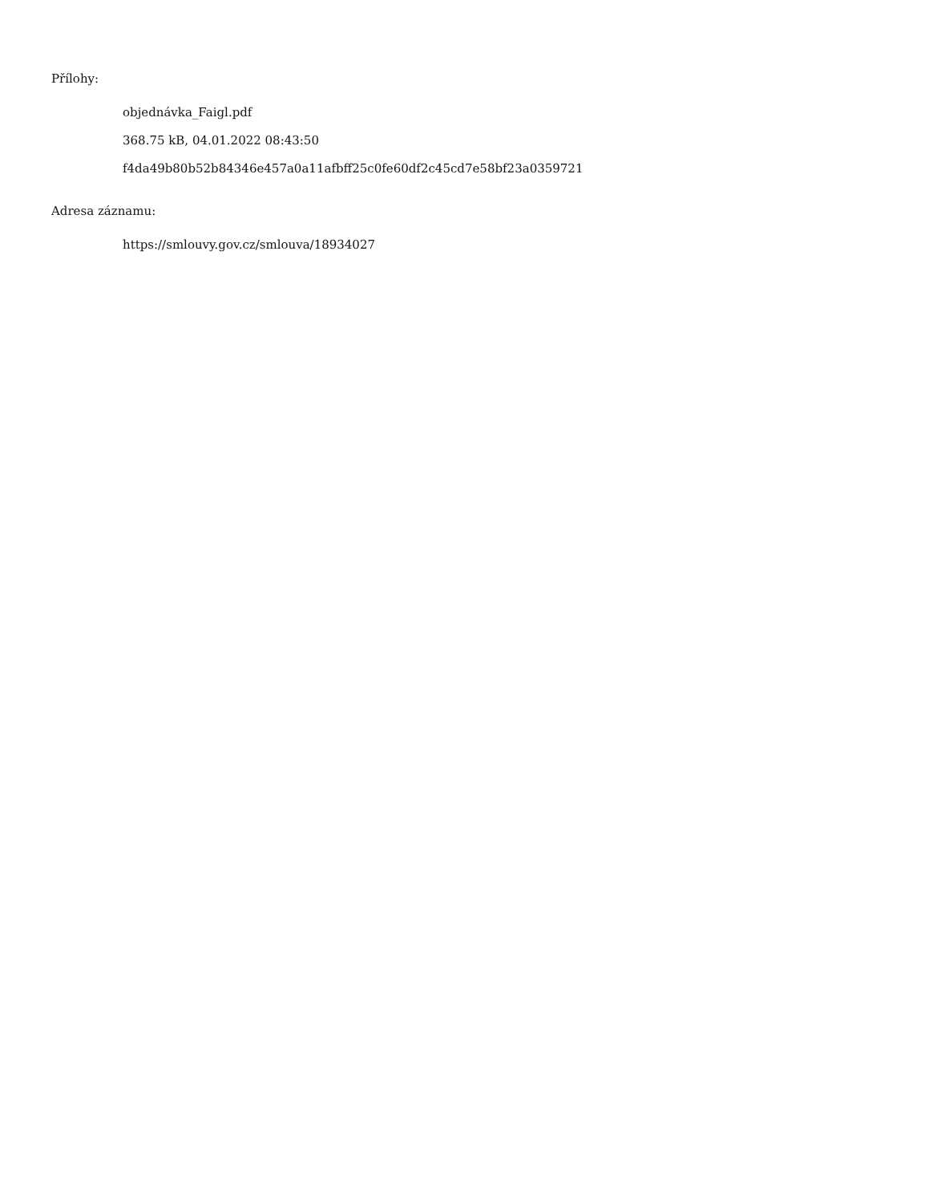Přílohy:
objednávka_Faigl.pdf
368.75 kB, 04.01.2022 08:43:50
f4da49b80b52b84346e457a0a11afbff25c0fe60df2c45cd7e58bf23a0359721
Adresa záznamu:
https://smlouvy.gov.cz/smlouva/18934027